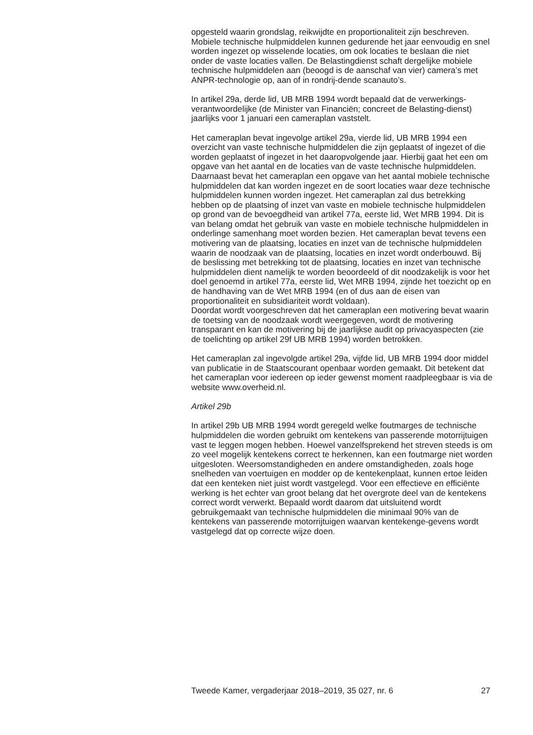opgesteld waarin grondslag, reikwijdte en proportionaliteit zijn beschreven. Mobiele technische hulpmiddelen kunnen gedurende het jaar eenvoudig en snel worden ingezet op wisselende locaties, om ook locaties te beslaan die niet onder de vaste locaties vallen. De Belastingdienst schaft dergelijke mobiele technische hulpmiddelen aan (beoogd is de aanschaf van vier) camera’s met ANPR-technologie op, aan of in rondrij-dende scanauto’s.
In artikel 29a, derde lid, UB MRB 1994 wordt bepaald dat de verwerkings-verantwoordelijke (de Minister van Financiën; concreet de Belasting-dienst) jaarlijks voor 1 januari een cameraplan vaststelt.
Het cameraplan bevat ingevolge artikel 29a, vierde lid, UB MRB 1994 een overzicht van vaste technische hulpmiddelen die zijn geplaatst of ingezet of die worden geplaatst of ingezet in het daaropvolgende jaar. Hierbij gaat het een om opgave van het aantal en de locaties van de vaste technische hulpmiddelen. Daarnaast bevat het cameraplan een opgave van het aantal mobiele technische hulpmiddelen dat kan worden ingezet en de soort locaties waar deze technische hulpmiddelen kunnen worden ingezet. Het cameraplan zal dus betrekking hebben op de plaatsing of inzet van vaste en mobiele technische hulpmiddelen op grond van de bevoegdheid van artikel 77a, eerste lid, Wet MRB 1994. Dit is van belang omdat het gebruik van vaste en mobiele technische hulpmiddelen in onderlinge samenhang moet worden bezien. Het cameraplan bevat tevens een motivering van de plaatsing, locaties en inzet van de technische hulpmiddelen waarin de noodzaak van de plaatsing, locaties en inzet wordt onderbouwd. Bij de beslissing met betrekking tot de plaatsing, locaties en inzet van technische hulpmiddelen dient namelijk te worden beoordeeld of dit noodzakelijk is voor het doel genoemd in artikel 77a, eerste lid, Wet MRB 1994, zijnde het toezicht op en de handhaving van de Wet MRB 1994 (en of dus aan de eisen van proportionaliteit en subsidiariteit wordt voldaan).
Doordat wordt voorgeschreven dat het cameraplan een motivering bevat waarin de toetsing van de noodzaak wordt weergegeven, wordt de motivering transparant en kan de motivering bij de jaarlijkse audit op privacyaspecten (zie de toelichting op artikel 29f UB MRB 1994) worden betrokken.
Het cameraplan zal ingevolgde artikel 29a, vijfde lid, UB MRB 1994 door middel van publicatie in de Staatscourant openbaar worden gemaakt. Dit betekent dat het cameraplan voor iedereen op ieder gewenst moment raadpleegbaar is via de website www.overheid.nl.
Artikel 29b
In artikel 29b UB MRB 1994 wordt geregeld welke foutmarges de technische hulpmiddelen die worden gebruikt om kentekens van passerende motorrijtuigen vast te leggen mogen hebben. Hoewel vanzelfsprekend het streven steeds is om zo veel mogelijk kentekens correct te herkennen, kan een foutmarge niet worden uitgesloten. Weersomstandigheden en andere omstandigheden, zoals hoge snelheden van voertuigen en modder op de kentekenplaat, kunnen ertoe leiden dat een kenteken niet juist wordt vastgelegd. Voor een effectieve en efficiënte werking is het echter van groot belang dat het overgrote deel van de kentekens correct wordt verwerkt. Bepaald wordt daarom dat uitsluitend wordt gebruikgemaakt van technische hulpmiddelen die minimaal 90% van de kentekens van passerende motorrijtuigen waarvan kentekenge-gevens wordt vastgelegd dat op correcte wijze doen.
Tweede Kamer, vergaderjaar 2018–2019, 35 027, nr. 6 27